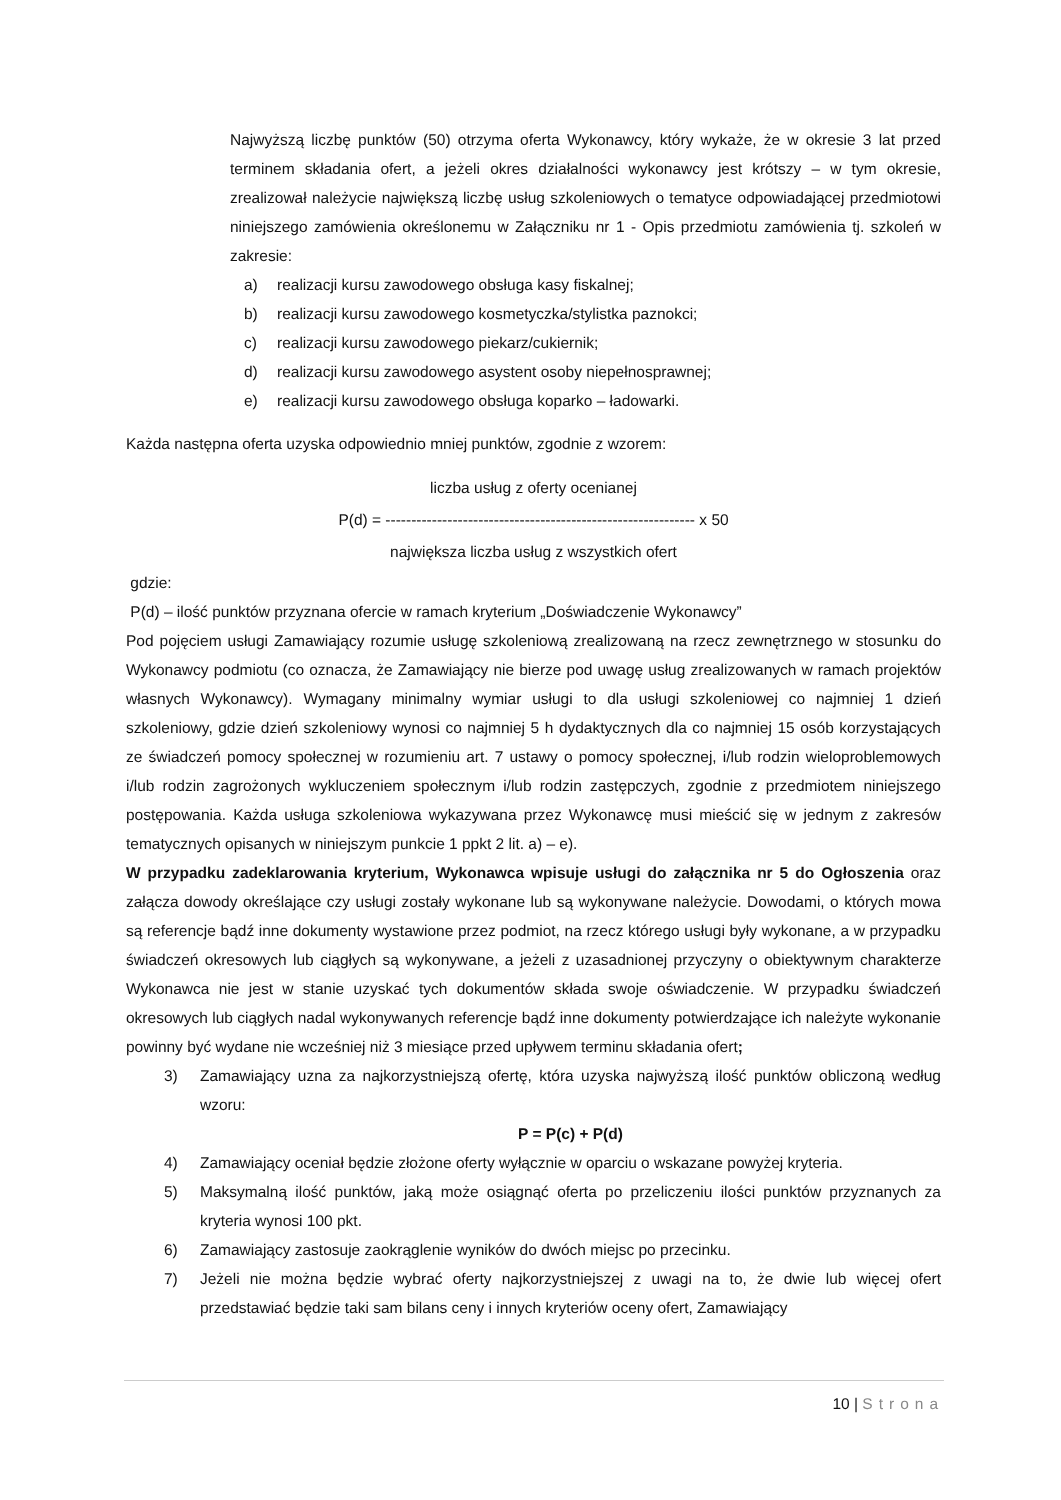Najwyższą liczbę punktów (50) otrzyma oferta Wykonawcy, który wykaże, że w okresie 3 lat przed terminem składania ofert, a jeżeli okres działalności wykonawcy jest krótszy – w tym okresie, zrealizował należycie największą liczbę usług szkoleniowych o tematyce odpowiadającej przedmiotowi niniejszego zamówienia określonemu w Załączniku nr 1 - Opis przedmiotu zamówienia tj. szkoleń w zakresie:
a) realizacji kursu zawodowego obsługa kasy fiskalnej;
b) realizacji kursu zawodowego kosmetyczka/stylistka paznokci;
c) realizacji kursu zawodowego piekarz/cukiernik;
d) realizacji kursu zawodowego asystent osoby niepełnosprawnej;
e) realizacji kursu zawodowego obsługa koparko – ładowarki.
Każda następna oferta uzyska odpowiednio mniej punktów, zgodnie z wzorem:
liczba usług z oferty ocenianej
P(d) = ------------------------------------------------------------ x 50
największa liczba usług z wszystkich ofert
gdzie:
P(d) – ilość punktów przyznana ofercie w ramach kryterium „Doświadczenie Wykonawcy”
Pod pojęciem usługi Zamawiający rozumie usługę szkoleniową zrealizowaną na rzecz zewnętrznego w stosunku do Wykonawcy podmiotu (co oznacza, że Zamawiający nie bierze pod uwagę usług zrealizowanych w ramach projektów własnych Wykonawcy). Wymagany minimalny wymiar usługi to dla usługi szkoleniowej co najmniej 1 dzień szkoleniowy, gdzie dzień szkoleniowy wynosi co najmniej 5 h dydaktycznych dla co najmniej 15 osób korzystających ze świadczeń pomocy społecznej w rozumieniu art. 7 ustawy o pomocy społecznej, i/lub rodzin wieloproblemowych i/lub rodzin zagrożonych wykluczeniem społecznym i/lub rodzin zastępczych, zgodnie z przedmiotem niniejszego postępowania. Każda usługa szkoleniowa wykazywana przez Wykonawcę musi mieścić się w jednym z zakresów tematycznych opisanych w niniejszym punkcie 1 ppkt 2 lit. a) – e).
W przypadku zadeklarowania kryterium, Wykonawca wpisuje usługi do załącznika nr 5 do Ogłoszenia oraz załącza dowody określające czy usługi zostały wykonane lub są wykonywane należycie. Dowodami, o których mowa są referencje bądź inne dokumenty wystawione przez podmiot, na rzecz którego usługi były wykonane, a w przypadku świadczeń okresowych lub ciągłych są wykonywane, a jeżeli z uzasadnionej przyczyny o obiektywnym charakterze Wykonawca nie jest w stanie uzyskać tych dokumentów składa swoje oświadczenie. W przypadku świadczeń okresowych lub ciągłych nadal wykonywanych referencje bądź inne dokumenty potwierdzające ich należyte wykonanie powinny być wydane nie wcześniej niż 3 miesiące przed upływem terminu składania ofert;
3) Zamawiający uzna za najkorzystniejszą ofertę, która uzyska najwyższą ilość punktów obliczoną według wzoru:
P = P(c) + P(d)
4) Zamawiający oceniał będzie złożone oferty wyłącznie w oparciu o wskazane powyżej kryteria.
5) Maksymalną ilość punktów, jaką może osiągnąć oferta po przeliczeniu ilości punktów przyznanych za kryteria wynosi 100 pkt.
6) Zamawiający zastosuje zaokrąglenie wyników do dwóch miejsc po przecinku.
7) Jeżeli nie można będzie wybrać oferty najkorzystniejszej z uwagi na to, że dwie lub więcej ofert przedstawiać będzie taki sam bilans ceny i innych kryteriów oceny ofert, Zamawiający
10 | Strona